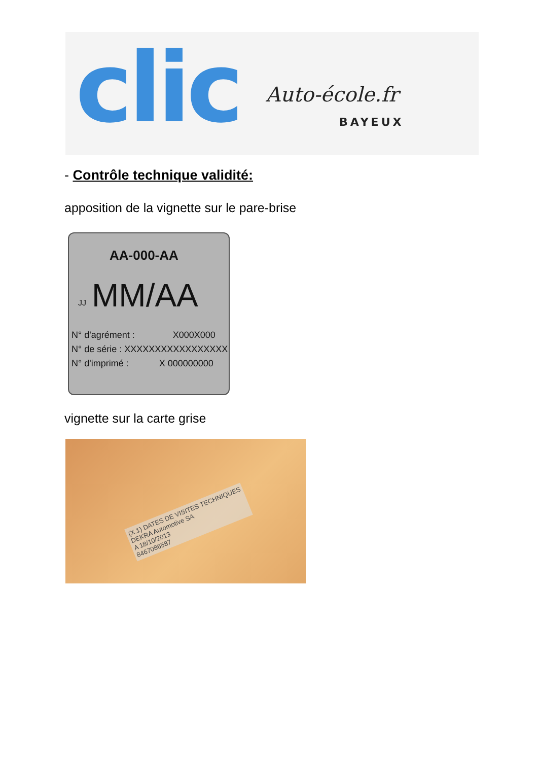clic Auto-école.fr
BAYEUX
- Contrôle technique validité:
apposition de la vignette sur le pare-brise
AA-000-AA
JJ MM/AA
N° d'agrément : X000X000
N° de série : XXXXXXXXXXXXXXXXX
N° d'imprimé : X 000000000
vignette sur la carte grise
(X.1) DATES DE VISITES TECHNIQUES
DEKRA Automotive SA
A 18/10/2013
8467086587